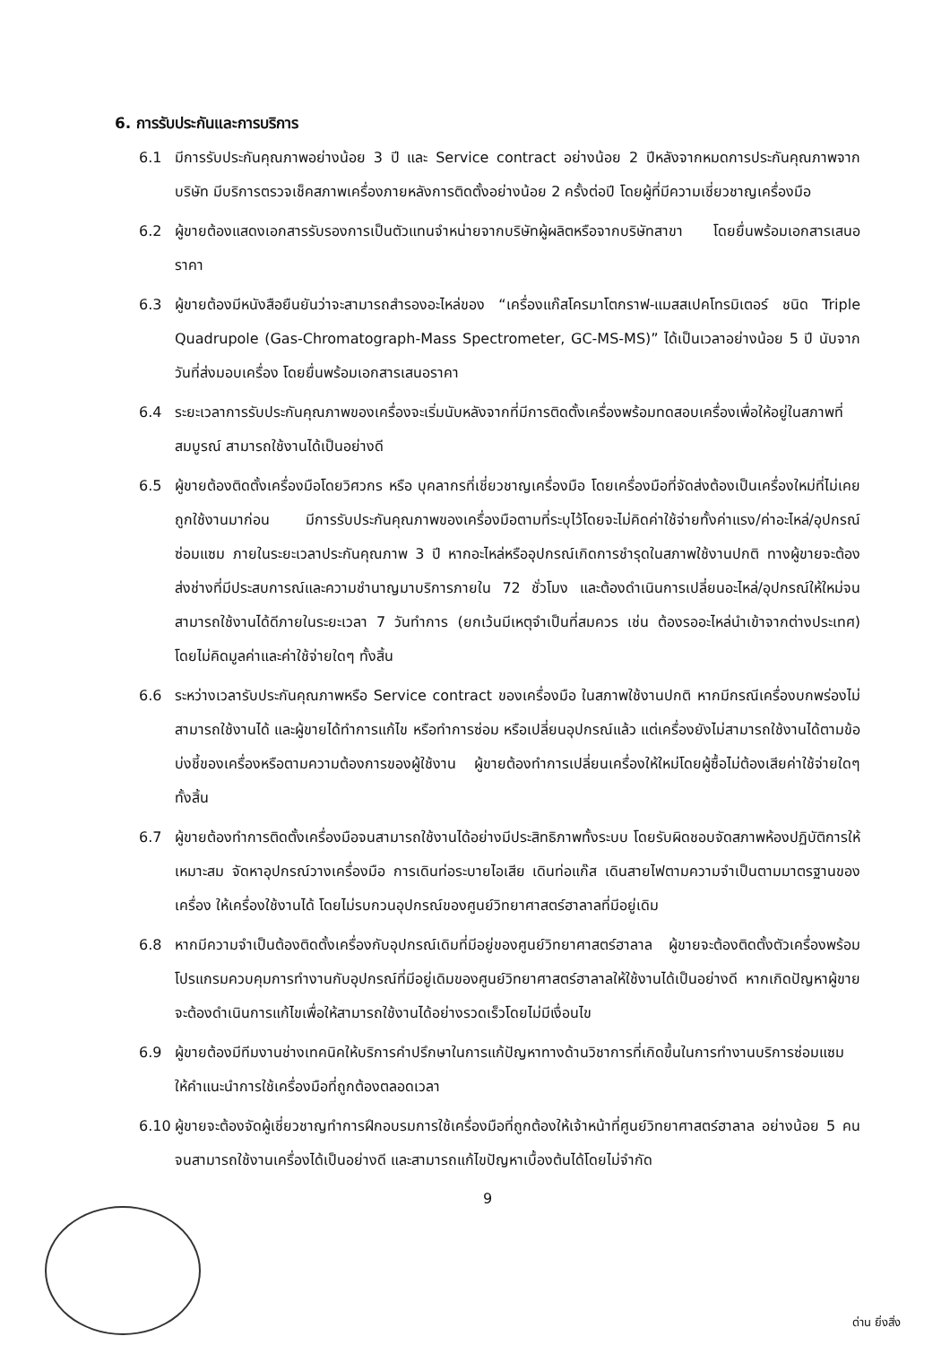6. การรับประกันและการบริการ
6.1 มีการรับประกันคุณภาพอย่างน้อย 3 ปี และ Service contract อย่างน้อย 2 ปีหลังจากหมดการประกันคุณภาพจากบริษัท มีบริการตรวจเช็คสภาพเครื่องภายหลังการติดตั้งอย่างน้อย 2 ครั้งต่อปี โดยผู้ที่มีความเชี่ยวชาญเครื่องมือ
6.2 ผู้ขายต้องแสดงเอกสารรับรองการเป็นตัวแทนจำหน่ายจากบริษัทผู้ผลิตหรือจากบริษัทสาขา โดยยื่นพร้อมเอกสารเสนอราคา
6.3 ผู้ขายต้องมีหนังสือยืนยันว่าจะสามารถสำรองอะไหล่ของ “เครื่องแก๊สโครมาโตกราฟ-แมสสเปคโทรมิเตอร์ ชนิด Triple Quadrupole (Gas-Chromatograph-Mass Spectrometer, GC-MS-MS)” ได้เป็นเวลาอย่างน้อย 5 ปี นับจากวันที่ส่งมอบเครื่อง โดยยื่นพร้อมเอกสารเสนอราคา
6.4 ระยะเวลาการรับประกันคุณภาพของเครื่องจะเริ่มนับหลังจากที่มีการติดตั้งเครื่องพร้อมทดสอบเครื่องเพื่อให้อยู่ในสภาพที่สมบูรณ์ สามารถใช้งานได้เป็นอย่างดี
6.5 ผู้ขายต้องติดตั้งเครื่องมือโดยวิศวกร หรือ บุคลากรที่เชี่ยวชาญเครื่องมือ โดยเครื่องมือที่จัดส่งต้องเป็นเครื่องใหม่ที่ไม่เคยถูกใช้งานมาก่อน มีการรับประกันคุณภาพของเครื่องมือตามที่ระบุไว้โดยจะไม่คิดค่าใช้จ่ายทั้งค่าแรง/ค่าอะไหล่/อุปกรณ์ซ่อมแซม ภายในระยะเวลาประกันคุณภาพ 3 ปี หากอะไหล่หรืออุปกรณ์เกิดการชำรุดในสภาพใช้งานปกติ ทางผู้ขายจะต้องส่งช่างที่มีประสบการณ์และความชำนาญมาบริการภายใน 72 ชั่วโมง และต้องดำเนินการเปลี่ยนอะไหล่/อุปกรณ์ให้ใหม่จนสามารถใช้งานได้ดีภายในระยะเวลา 7 วันทำการ (ยกเว้นมีเหตุจำเป็นที่สมควร เช่น ต้องรออะไหล่นำเข้าจากต่างประเทศ) โดยไม่คิดมูลค่าและค่าใช้จ่ายใดๆ ทั้งสิ้น
6.6 ระหว่างเวลารับประกันคุณภาพหรือ Service contract ของเครื่องมือ ในสภาพใช้งานปกติ หากมีกรณีเครื่องบกพร่องไม่สามารถใช้งานได้ และผู้ขายได้ทำการแก้ไข หรือทำการซ่อม หรือเปลี่ยนอุปกรณ์แล้ว แต่เครื่องยังไม่สามารถใช้งานได้ตามข้อบ่งชี้ของเครื่องหรือตามความต้องการของผู้ใช้งาน ผู้ขายต้องทำการเปลี่ยนเครื่องให้ใหม่โดยผู้ซื้อไม่ต้องเสียค่าใช้จ่ายใดๆ ทั้งสิ้น
6.7 ผู้ขายต้องทำการติดตั้งเครื่องมือจนสามารถใช้งานได้อย่างมีประสิทธิภาพทั้งระบบ โดยรับผิดชอบจัดสภาพห้องปฏิบัติการให้เหมาะสม จัดหาอุปกรณ์วางเครื่องมือ การเดินท่อระบายไอเสีย เดินท่อแก๊ส เดินสายไฟตามความจำเป็นตามมาตรฐานของเครื่อง ให้เครื่องใช้งานได้ โดยไม่รบกวนอุปกรณ์ของศูนย์วิทยาศาสตร์ฮาลาลที่มีอยู่เดิม
6.8 หากมีความจำเป็นต้องติดตั้งเครื่องกับอุปกรณ์เดิมที่มีอยู่ของศูนย์วิทยาศาสตร์ฮาลาล ผู้ขายจะต้องติดตั้งตัวเครื่องพร้อมโปรแกรมควบคุมการทำงานกับอุปกรณ์ที่มีอยู่เดิมของศูนย์วิทยาศาสตร์ฮาลาลให้ใช้งานได้เป็นอย่างดี หากเกิดปัญหาผู้ขายจะต้องดำเนินการแก้ไขเพื่อให้สามารถใช้งานได้อย่างรวดเร็วโดยไม่มีเงื่อนไข
6.9 ผู้ขายต้องมีทีมงานช่างเทคนิคให้บริการคำปรึกษาในการแก้ปัญหาทางด้านวิชาการที่เกิดขึ้นในการทำงานบริการซ่อมแซม ให้คำแนะนำการใช้เครื่องมือที่ถูกต้องตลอดเวลา
6.10 ผู้ขายจะต้องจัดผู้เชี่ยวชาญทำการฝึกอบรมการใช้เครื่องมือที่ถูกต้องให้เจ้าหน้าที่ศูนย์วิทยาศาสตร์ฮาลาล อย่างน้อย 5 คน จนสามารถใช้งานเครื่องได้เป็นอย่างดี และสามารถแก้ไขปัญหาเบื้องต้นได้โดยไม่จำกัด
9
ด่าน ยิ่งสิ่ง